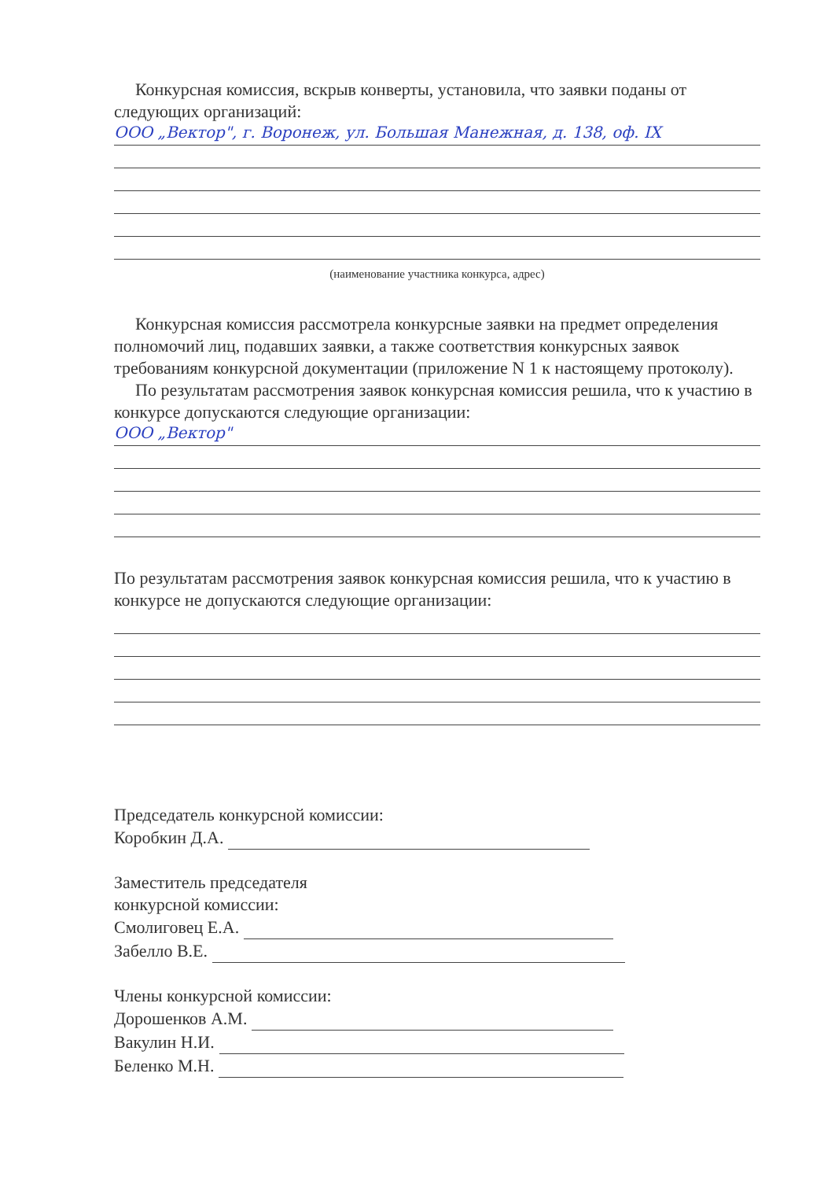Конкурсная комиссия, вскрыв конверты, установила, что заявки поданы от следующих организаций:
ООО „Вектор", г. Воронеж, ул. Большая Манежная, д. 138, оф. IX
(наименование участника конкурса, адрес)
Конкурсная комиссия рассмотрела конкурсные заявки на предмет определения полномочий лиц, подавших заявки, а также соответствия конкурсных заявок требованиям конкурсной документации (приложение N 1 к настоящему протоколу).
По результатам рассмотрения заявок конкурсная комиссия решила, что к участию в конкурсе допускаются следующие организации:
ООО „Вектор"
По результатам рассмотрения заявок конкурсная комиссия решила, что к участию в конкурсе не допускаются следующие организации:
Председатель конкурсной комиссии:
Коробкин Д.А.
Заместитель председателя
конкурсной комиссии:
Смолиговец Е.А.
Забелло В.Е.
Члены конкурсной комиссии:
Дорошенков А.М.
Вакулин Н.И.
Беленко М.Н.